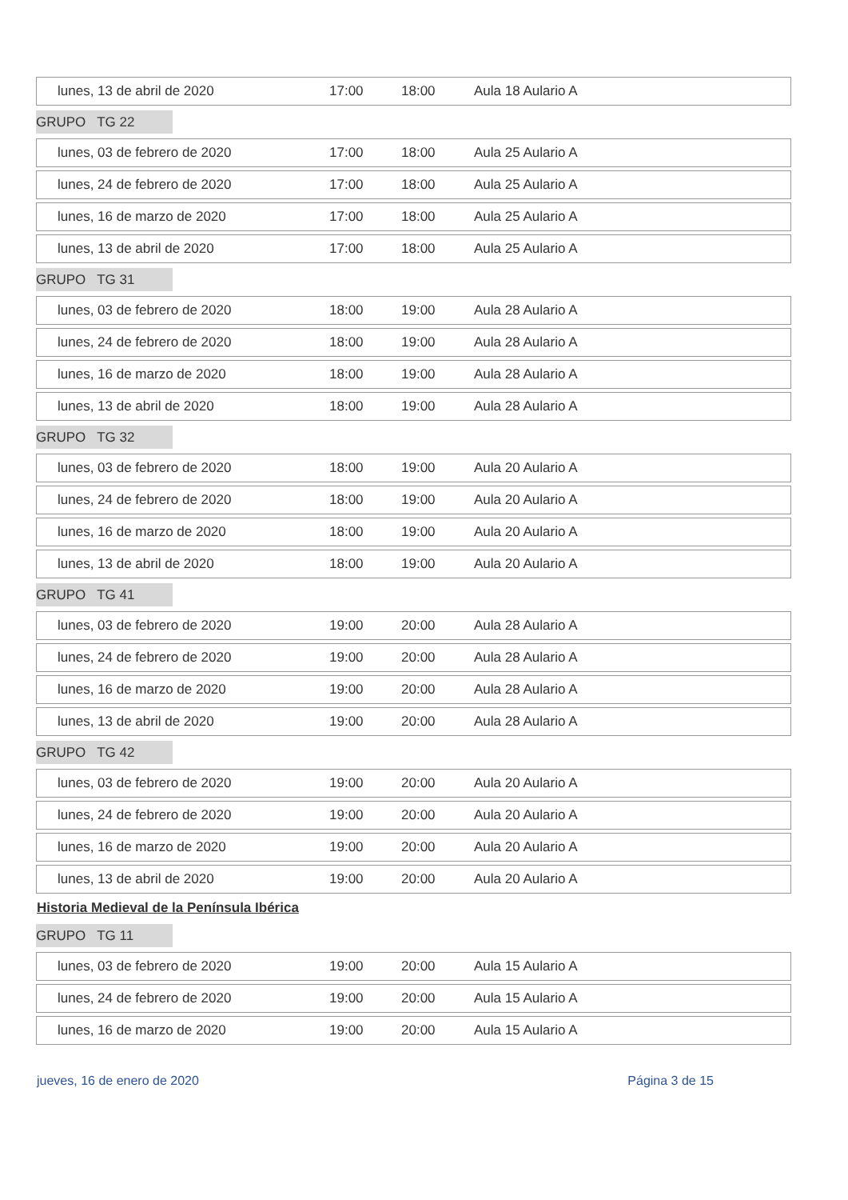lunes, 13 de abril de 2020 17:00 18:00 Aula 18 Aulario A
GRUPO TG 22
lunes, 03 de febrero de 2020 17:00 18:00 Aula 25 Aulario A
lunes, 24 de febrero de 2020 17:00 18:00 Aula 25 Aulario A
lunes, 16 de marzo de 2020 17:00 18:00 Aula 25 Aulario A
lunes, 13 de abril de 2020 17:00 18:00 Aula 25 Aulario A
GRUPO TG 31
lunes, 03 de febrero de 2020 18:00 19:00 Aula 28 Aulario A
lunes, 24 de febrero de 2020 18:00 19:00 Aula 28 Aulario A
lunes, 16 de marzo de 2020 18:00 19:00 Aula 28 Aulario A
lunes, 13 de abril de 2020 18:00 19:00 Aula 28 Aulario A
GRUPO TG 32
lunes, 03 de febrero de 2020 18:00 19:00 Aula 20 Aulario A
lunes, 24 de febrero de 2020 18:00 19:00 Aula 20 Aulario A
lunes, 16 de marzo de 2020 18:00 19:00 Aula 20 Aulario A
lunes, 13 de abril de 2020 18:00 19:00 Aula 20 Aulario A
GRUPO TG 41
lunes, 03 de febrero de 2020 19:00 20:00 Aula 28 Aulario A
lunes, 24 de febrero de 2020 19:00 20:00 Aula 28 Aulario A
lunes, 16 de marzo de 2020 19:00 20:00 Aula 28 Aulario A
lunes, 13 de abril de 2020 19:00 20:00 Aula 28 Aulario A
GRUPO TG 42
lunes, 03 de febrero de 2020 19:00 20:00 Aula 20 Aulario A
lunes, 24 de febrero de 2020 19:00 20:00 Aula 20 Aulario A
lunes, 16 de marzo de 2020 19:00 20:00 Aula 20 Aulario A
lunes, 13 de abril de 2020 19:00 20:00 Aula 20 Aulario A
Historia Medieval de la Península Ibérica
GRUPO TG 11
lunes, 03 de febrero de 2020 19:00 20:00 Aula 15 Aulario A
lunes, 24 de febrero de 2020 19:00 20:00 Aula 15 Aulario A
lunes, 16 de marzo de 2020 19:00 20:00 Aula 15 Aulario A
jueves, 16 de enero de 2020 Página 3 de 15